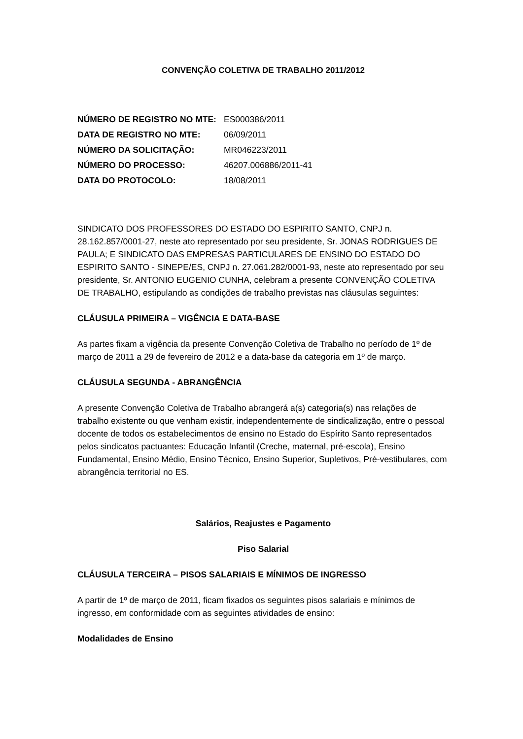CONVENÇÃO COLETIVA DE TRABALHO 2011/2012
| NÚMERO DE REGISTRO NO MTE: | ES000386/2011 |
| DATA DE REGISTRO NO MTE: | 06/09/2011 |
| NÚMERO DA SOLICITAÇÃO: | MR046223/2011 |
| NÚMERO DO PROCESSO: | 46207.006886/2011-41 |
| DATA DO PROTOCOLO: | 18/08/2011 |
SINDICATO DOS PROFESSORES DO ESTADO DO ESPIRITO SANTO, CNPJ n. 28.162.857/0001-27, neste ato representado por seu presidente, Sr. JONAS RODRIGUES DE PAULA; E SINDICATO DAS EMPRESAS PARTICULARES DE ENSINO DO ESTADO DO ESPIRITO SANTO - SINEPE/ES, CNPJ n. 27.061.282/0001-93, neste ato representado por seu presidente, Sr. ANTONIO EUGENIO CUNHA, celebram a presente CONVENÇÃO COLETIVA DE TRABALHO, estipulando as condições de trabalho previstas nas cláusulas seguintes:
CLÁUSULA PRIMEIRA – VIGÊNCIA E DATA-BASE
As partes fixam a vigência da presente Convenção Coletiva de Trabalho no período de 1º de março de 2011 a 29 de fevereiro de 2012 e a data-base da categoria em 1º de março.
CLÁUSULA SEGUNDA - ABRANGÊNCIA
A presente Convenção Coletiva de Trabalho abrangerá a(s) categoria(s) nas relações de trabalho existente ou que venham existir, independentemente de sindicalização, entre o pessoal docente de todos os estabelecimentos de ensino no Estado do Espírito Santo representados pelos sindicatos pactuantes: Educação Infantil (Creche, maternal, pré-escola), Ensino Fundamental, Ensino Médio, Ensino Técnico, Ensino Superior, Supletivos, Pré-vestibulares, com abrangência territorial no ES.
Salários, Reajustes e Pagamento
Piso Salarial
CLÁUSULA TERCEIRA – PISOS SALARIAIS E MÍNIMOS DE INGRESSO
A partir de 1º de março de 2011, ficam fixados os seguintes pisos salariais e mínimos de ingresso, em conformidade com as seguintes atividades de ensino:
Modalidades de Ensino